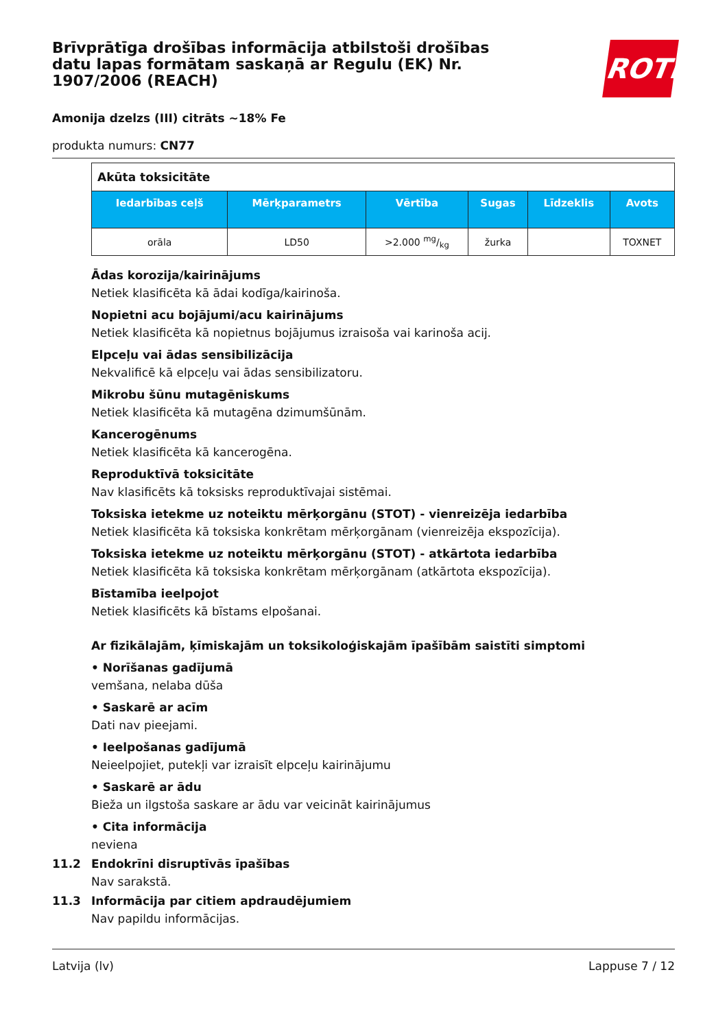Brīvprātīga drošības informācija atbilstoši drošības datu lapas formātam saskaņā ar Regulu (EK) Nr. 1907/2006 (REACH)
ROTH
Amonija dzelzs (III) citrāts ~18% Fe
produkta numurs: CN77
| Akūta toksicitāte | | | | | |
| Iedarbības ceļš | Mērķparametrs | Vērtība | Sugas | Līdzeklis | Avots |
| orāla | LD50 | >2.000 mg/kg | žurka | | TOXNET |
Ādas korozija/kairinājums
Netiek klasificēta kā ādai kodīga/kairinoša.
Nopietni acu bojājumi/acu kairinājums
Netiek klasificēta kā nopietnus bojājumus izraisoša vai karinoša acij.
Elpceļu vai ādas sensibilizācija
Nekvalificē kā elpceļu vai ādas sensibilizatoru.
Mikrobu šūnu mutagēniskums
Netiek klasificēta kā mutagēna dzimumšūnām.
Kancerogēnums
Netiek klasificēta kā kancerogēna.
Reproduktīvā toksicitāte
Nav klasificēts kā toksisks reproduktīvajai sistēmai.
Toksiska ietekme uz noteiktu mērķorgānu (STOT) - vienreizēja iedarbība
Netiek klasificēta kā toksiska konkrētam mērķorgānam (vienreizēja ekspozīcija).
Toksiska ietekme uz noteiktu mērķorgānu (STOT) - atkārtota iedarbība
Netiek klasificēta kā toksiska konkrētam mērķorgānam (atkārtota ekspozīcija).
Bīstamība ieelpojot
Netiek klasificēts kā bīstams elpošanai.
Ar fizikālajām, ķīmiskajām un toksikoloģiskajām īpašībām saistīti simptomi
• Norīšanas gadījumā
vemšana, nelaba dūša
• Saskarē ar acīm
Dati nav pieejami.
• Ieelpošanas gadījumā
Neieelpojiet, putekļi var izraisīt elpceļu kairinājumu
• Saskarē ar ādu
Bieža un ilgstoša saskare ar ādu var veicināt kairinājumus
• Cita informācija
neviena
11.2 Endokrīni disruptīvās īpašības
Nav sarakstā.
11.3 Informācija par citiem apdraudējumiem
Nav papildu informācijas.
Latvija (lv) Lappuse 7 / 12